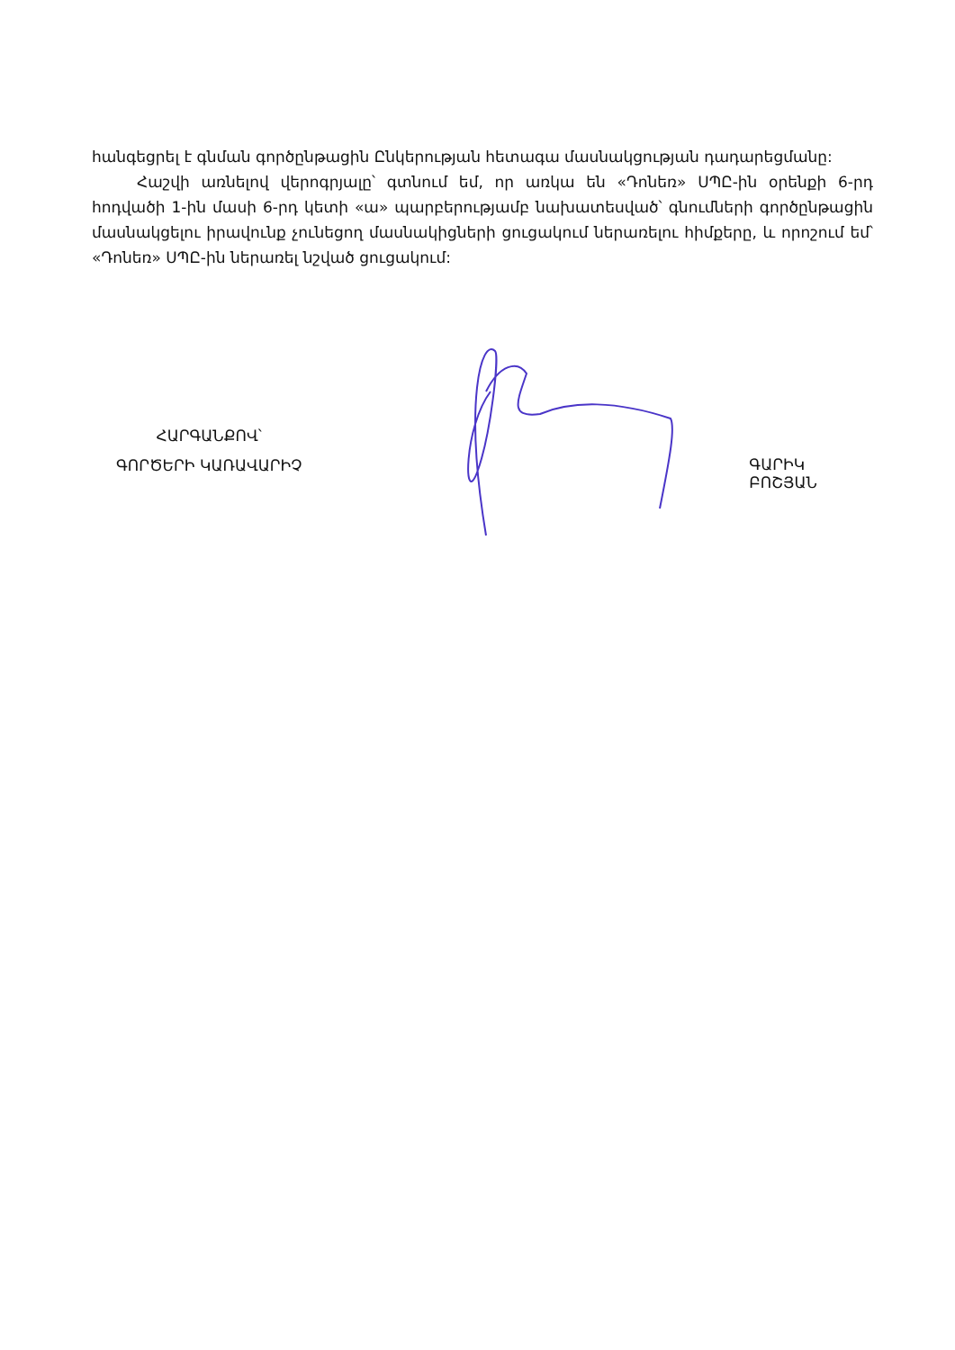հանգեցրել է գնման գործընթացին Ընկերության հետագա մասնակցության դադարեցմանը:
Հաշվի առնելով վերոգրյալը՝ գտնում եմ, որ առկա են «Դոնեռ» ՍՊԸ-ին օրենքի 6-րդ հոդվածի 1-ին մասի 6-րդ կետի «ա» պարբերությամբ նախատեսված՝ գնումների գործընթացին մասնակցելու իրավունք չունեցող մասնակիցների ցուցակում ներառելու հիմքերը, և որոշում եմ՝ «Դոնեռ» ՍՊԸ-ին ներառել նշված ցուցակում:
ՀԱՐԳԱՆՔՈՎ՝
ԳՈՐԾԵՐԻ ԿԱՌԱՎԱՐԻՉ
ԳԱՐԻԿ ԲՈՇՅԱՆ